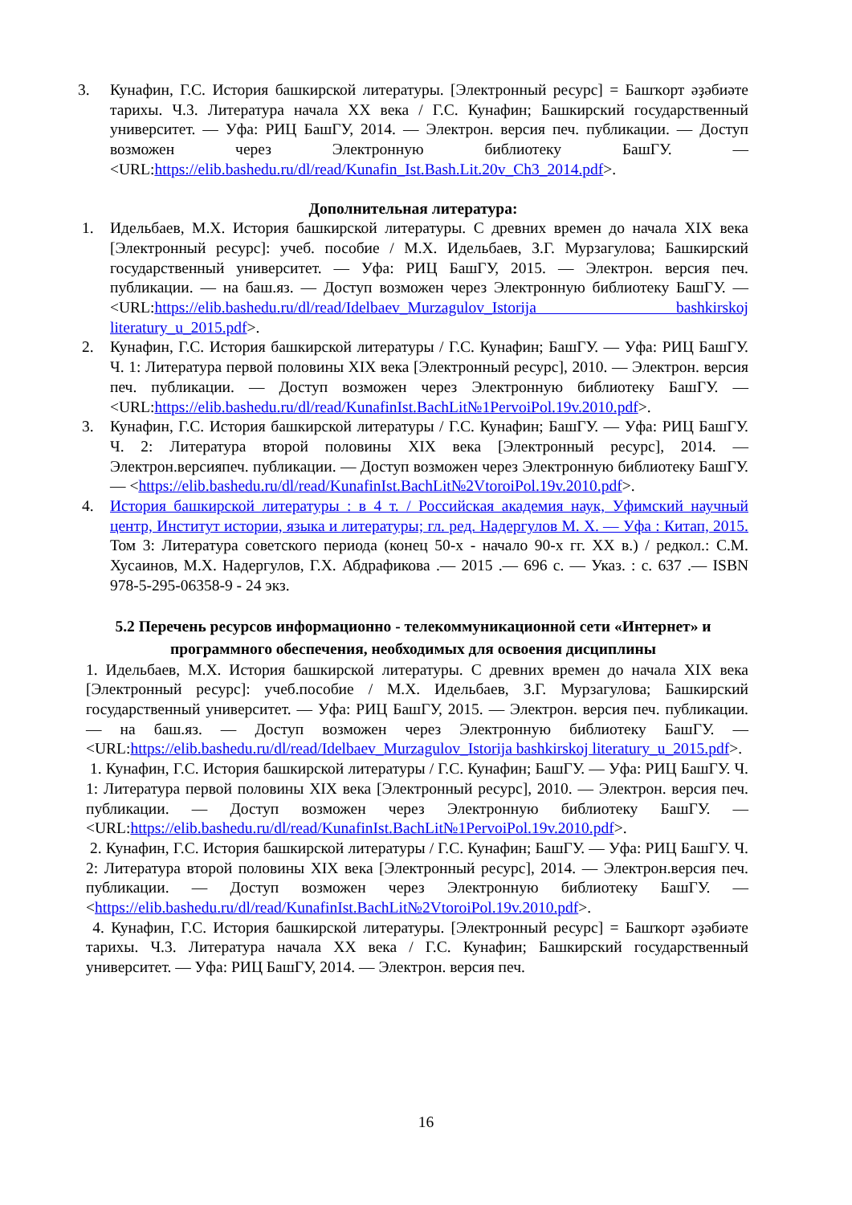3. Кунафин, Г.С. История башкирской литературы. [Электронный ресурс] = Башҡорт әҙәбиәте тарихы. Ч.3. Литература начала XX века / Г.С. Кунафин; Башкирский государственный университет. — Уфа: РИЦ БашГУ, 2014. — Электрон. версия печ. публикации. — Доступ возможен через Электронную библиотеку БашГУ. — <URL:https://elib.bashedu.ru/dl/read/Kunafin_Ist.Bash.Lit.20v_Ch3_2014.pdf>.
Дополнительная литература:
1. Идельбаев, М.Х. История башкирской литературы. С древних времен до начала XIX века [Электронный ресурс]: учеб. пособие / М.Х. Идельбаев, З.Г. Мурзагулова; Башкирский государственный университет. — Уфа: РИЦ БашГУ, 2015. — Электрон. версия печ. публикации. — на баш.яз. — Доступ возможен через Электронную библиотеку БашГУ. — <URL:https://elib.bashedu.ru/dl/read/Idelbaev_Murzagulov_Istorija bashkirskoj literatury_u_2015.pdf>.
2. Кунафин, Г.С. История башкирской литературы / Г.С. Кунафин; БашГУ. — Уфа: РИЦ БашГУ. Ч. 1: Литература первой половины XIX века [Электронный ресурс], 2010. — Электрон. версия печ. публикации. — Доступ возможен через Электронную библиотеку БашГУ. — <URL:https://elib.bashedu.ru/dl/read/KunafinIst.BachLit№1PervoiPol.19v.2010.pdf>.
3. Кунафин, Г.С. История башкирской литературы / Г.С. Кунафин; БашГУ. — Уфа: РИЦ БашГУ. Ч. 2: Литература второй половины XIX века [Электронный ресурс], 2014. — Электрон.версияпеч. публикации. — Доступ возможен через Электронную библиотеку БашГУ. — <https://elib.bashedu.ru/dl/read/KunafinIst.BachLit№2VtoroiPol.19v.2010.pdf>.
4. История башкирской литературы : в 4 т. / Российская академия наук, Уфимский научный центр, Институт истории, языка и литературы; гл. ред. Надергулов М. Х. — Уфа : Китап, 2015. Том 3: Литература советского периода (конец 50-х - начало 90-х гг. XX в.) / редкол.: С.М. Хусаинов, М.Х. Надергулов, Г.Х. Абдрафикова .— 2015 .— 696 с. — Указ. : с. 637 .— ISBN 978-5-295-06358-9 - 24 экз.
5.2 Перечень ресурсов информационно - телекоммуникационной сети «Интернет» и программного обеспечения, необходимых для освоения дисциплины
1. Идельбаев, М.Х. История башкирской литературы. С древних времен до начала XIX века [Электронный ресурс]: учеб.пособие / М.Х. Идельбаев, З.Г. Мурзагулова; Башкирский государственный университет. — Уфа: РИЦ БашГУ, 2015. — Электрон. версия печ. публикации. — на баш.яз. — Доступ возможен через Электронную библиотеку БашГУ. — <URL:https://elib.bashedu.ru/dl/read/Idelbaev_Murzagulov_Istorija bashkirskoj literatury_u_2015.pdf>.
1. Кунафин, Г.С. История башкирской литературы / Г.С. Кунафин; БашГУ. — Уфа: РИЦ БашГУ. Ч. 1: Литература первой половины XIX века [Электронный ресурс], 2010. — Электрон. версия печ. публикации. — Доступ возможен через Электронную библиотеку БашГУ. — <URL:https://elib.bashedu.ru/dl/read/KunafinIst.BachLit№1PervoiPol.19v.2010.pdf>.
2. Кунафин, Г.С. История башкирской литературы / Г.С. Кунафин; БашГУ. — Уфа: РИЦ БашГУ. Ч. 2: Литература второй половины XIX века [Электронный ресурс], 2014. — Электрон.версия печ. публикации. — Доступ возможен через Электронную библиотеку БашГУ. — <https://elib.bashedu.ru/dl/read/KunafinIst.BachLit№2VtoroiPol.19v.2010.pdf>.
4. Кунафин, Г.С. История башкирской литературы. [Электронный ресурс] = Башҡорт әҙәбиәте тарихы. Ч.3. Литература начала XX века / Г.С. Кунафин; Башкирский государственный университет. — Уфа: РИЦ БашГУ, 2014. — Электрон. версия печ.
16